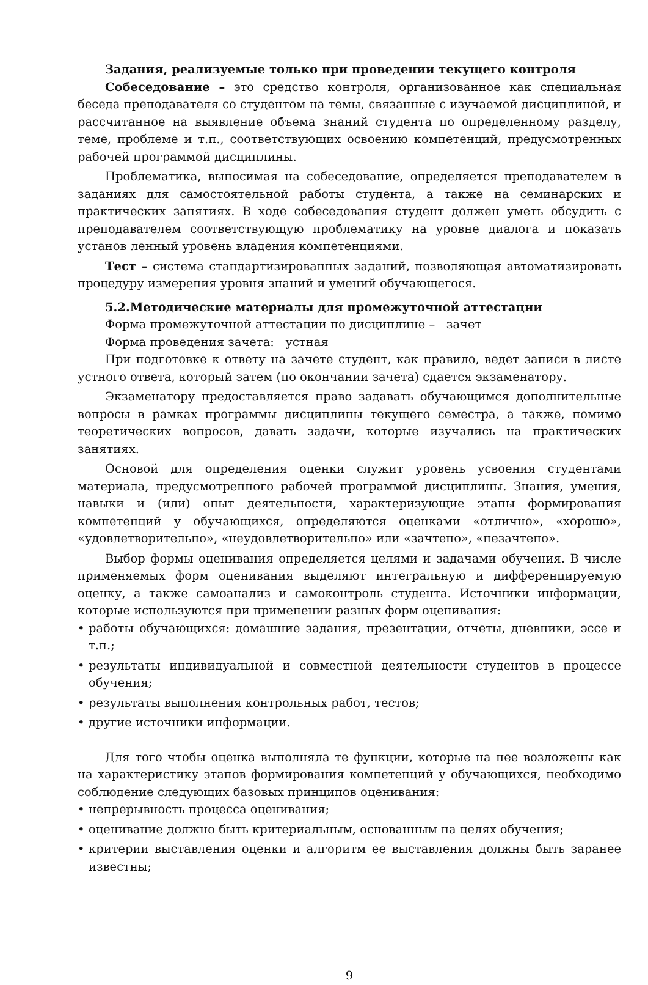Задания, реализуемые только при проведении текущего контроля
Собеседование – это средство контроля, организованное как специальная беседа преподавателя со студентом на темы, связанные с изучаемой дисциплиной, и рассчитанное на выявление объема знаний студента по определенному разделу, теме, проблеме и т.п., соответствующих освоению компетенций, предусмотренных рабочей программой дисциплины.
Проблематика, выносимая на собеседование, определяется преподавателем в заданиях для самостоятельной работы студента, а также на семинарских и практических занятиях. В ходе собеседования студент должен уметь обсудить с преподавателем соответствующую проблематику на уровне диалога и показать установ ленный уровень владения компетенциями.
Тест – система стандартизированных заданий, позволяющая автоматизировать процедуру измерения уровня знаний и умений обучающегося.
5.2.Методические материалы для промежуточной аттестации
Форма промежуточной аттестации по дисциплине – зачет
Форма проведения зачета: устная
При подготовке к ответу на зачете студент, как правило, ведет записи в листе устного ответа, который затем (по окончании зачета) сдается экзаменатору.
Экзаменатору предоставляется право задавать обучающимся дополнительные вопросы в рамках программы дисциплины текущего семестра, а также, помимо теоретических вопросов, давать задачи, которые изучались на практических занятиях.
Основой для определения оценки служит уровень усвоения студентами материала, предусмотренного рабочей программой дисциплины. Знания, умения, навыки и (или) опыт деятельности, характеризующие этапы формирования компетенций у обучающихся, определяются оценками «отлично», «хорошо», «удовлетворительно», «неудовлетворительно» или «зачтено», «незачтено».
Выбор формы оценивания определяется целями и задачами обучения. В числе применяемых форм оценивания выделяют интегральную и дифференцируемую оценку, а также самоанализ и самоконтроль студента. Источники информации, которые используются при применении разных форм оценивания:
• работы обучающихся: домашние задания, презентации, отчеты, дневники, эссе и т.п.;
• результаты индивидуальной и совместной деятельности студентов в процессе обучения;
• результаты выполнения контрольных работ, тестов;
• другие источники информации.
Для того чтобы оценка выполняла те функции, которые на нее возложены как на характеристику этапов формирования компетенций у обучающихся, необходимо соблюдение следующих базовых принципов оценивания:
• непрерывность процесса оценивания;
• оценивание должно быть критериальным, основанным на целях обучения;
• критерии выставления оценки и алгоритм ее выставления должны быть заранее известны;
9